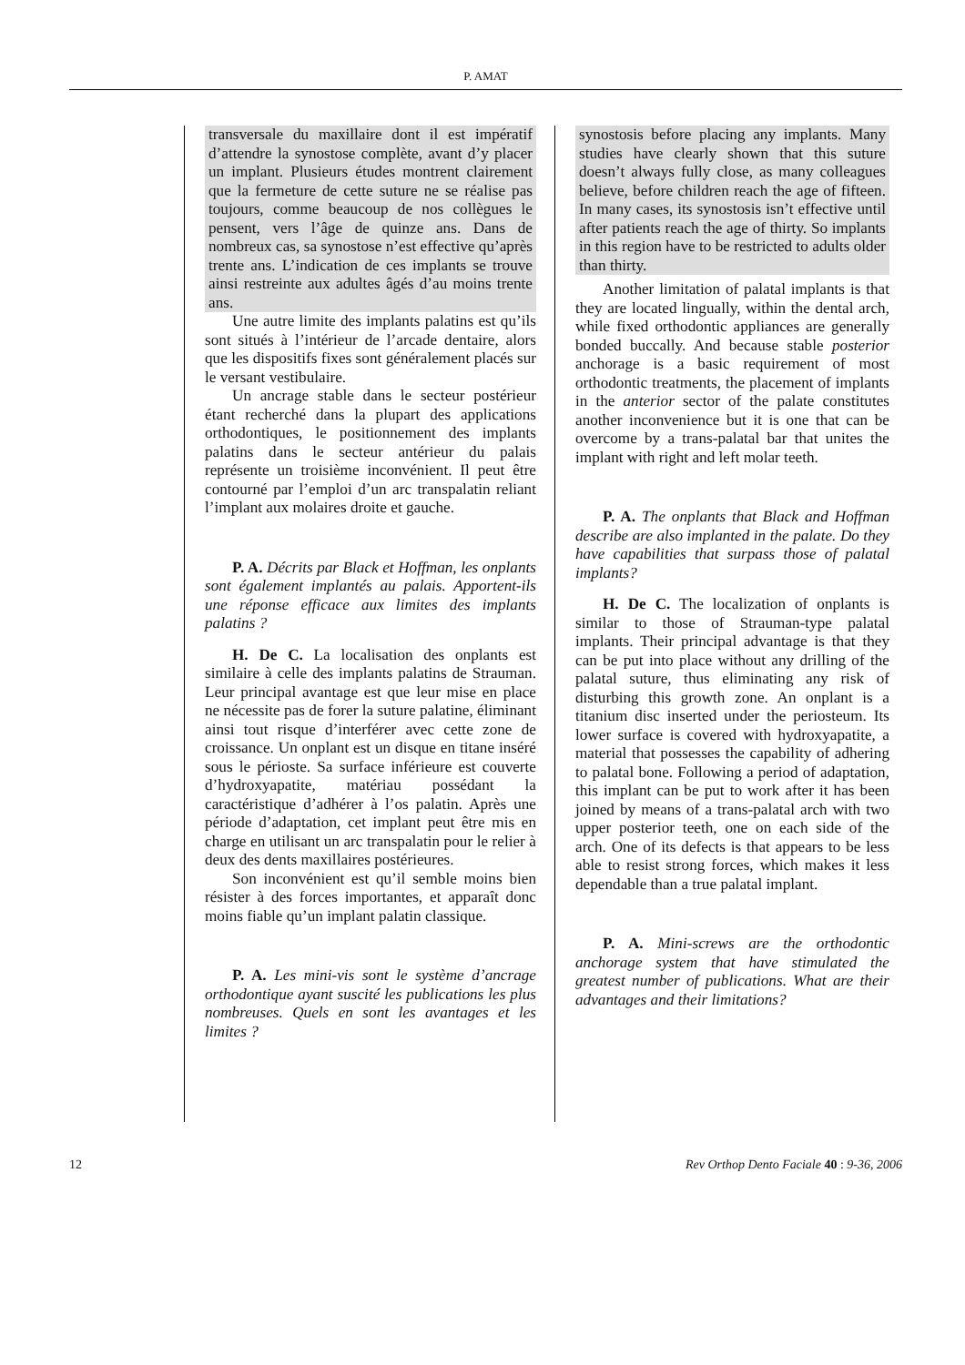P. AMAT
transversale du maxillaire dont il est impératif d’attendre la synostose complète, avant d’y placer un implant. Plusieurs études montrent clairement que la fermeture de cette suture ne se réalise pas toujours, comme beaucoup de nos collègues le pensent, vers l’âge de quinze ans. Dans de nombreux cas, sa synostose n’est effective qu’après trente ans. L’indication de ces implants se trouve ainsi restreinte aux adultes âgés d’au moins trente ans.
Une autre limite des implants palatins est qu’ils sont situés à l’intérieur de l’arcade dentaire, alors que les dispositifs fixes sont généralement placés sur le versant vestibulaire.
Un ancrage stable dans le secteur postérieur étant recherché dans la plupart des applications orthodontiques, le positionnement des implants palatins dans le secteur antérieur du palais représente un troisième inconvénient. Il peut être contourné par l’emploi d’un arc transpalatin reliant l’implant aux molaires droite et gauche.
P. A. Décrits par Black et Hoffman, les onplants sont également implantés au palais. Apportent-ils une réponse efficace aux limites des implants palatins ?
H. De C. La localisation des onplants est similaire à celle des implants palatins de Strauman. Leur principal avantage est que leur mise en place ne nécessite pas de forer la suture palatine, éliminant ainsi tout risque d’interférer avec cette zone de croissance. Un onplant est un disque en titane inséré sous le périoste. Sa surface inférieure est couverte d’hydroxyapatite, matériau possédant la caractéristique d’adhérer à l’os palatin. Après une période d’adaptation, cet implant peut être mis en charge en utilisant un arc transpalatin pour le relier à deux des dents maxillaires postérieures.
Son inconvénient est qu’il semble moins bien résister à des forces importantes, et apparaît donc moins fiable qu’un implant palatin classique.
P. A. Les mini-vis sont le système d’ancrage orthodontique ayant suscité les publications les plus nombreuses. Quels en sont les avantages et les limites ?
synostosis before placing any implants. Many studies have clearly shown that this suture doesn’t always fully close, as many colleagues believe, before children reach the age of fifteen. In many cases, its synostosis isn’t effective until after patients reach the age of thirty. So implants in this region have to be restricted to adults older than thirty.
Another limitation of palatal implants is that they are located lingually, within the dental arch, while fixed orthodontic appliances are generally bonded buccally. And because stable posterior anchorage is a basic requirement of most orthodontic treatments, the placement of implants in the anterior sector of the palate constitutes another inconvenience but it is one that can be overcome by a trans-palatal bar that unites the implant with right and left molar teeth.
P. A. The onplants that Black and Hoffman describe are also implanted in the palate. Do they have capabilities that surpass those of palatal implants?
H. De C. The localization of onplants is similar to those of Strauman-type palatal implants. Their principal advantage is that they can be put into place without any drilling of the palatal suture, thus eliminating any risk of disturbing this growth zone. An onplant is a titanium disc inserted under the periosteum. Its lower surface is covered with hydroxyapatite, a material that possesses the capability of adhering to palatal bone. Following a period of adaptation, this implant can be put to work after it has been joined by means of a trans-palatal arch with two upper posterior teeth, one on each side of the arch. One of its defects is that appears to be less able to resist strong forces, which makes it less dependable than a true palatal implant.
P. A. Mini-screws are the orthodontic anchorage system that have stimulated the greatest number of publications. What are their advantages and their limitations?
12 Rev Orthop Dento Faciale 40 : 9-36, 2006